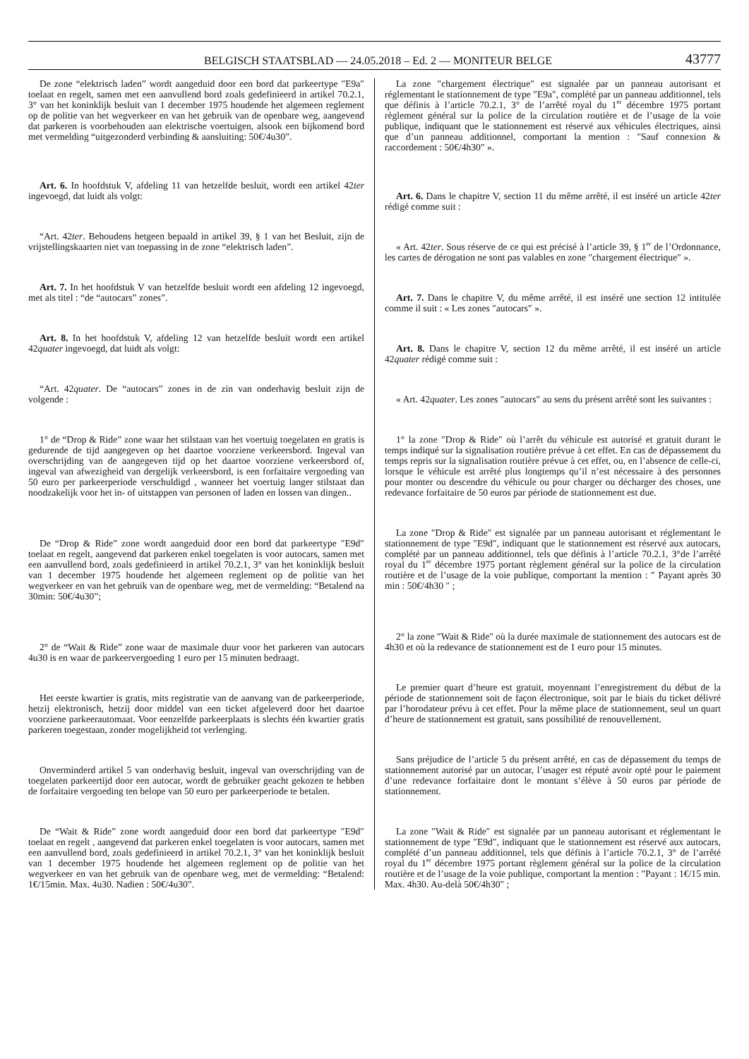BELGISCH STAATSBLAD — 24.05.2018 – Ed. 2 — MONITEUR BELGE 43777
De zone “elektrisch laden” wordt aangeduid door een bord dat parkeertype ″E9a″ toelaat en regelt, samen met een aanvullend bord zoals gedefinieerd in artikel 70.2.1, 3° van het koninklijk besluit van 1 december 1975 houdende het algemeen reglement op de politie van het wegverkeer en van het gebruik van de openbare weg, aangevend dat parkeren is voorbehouden aan elektrische voertuigen, alsook een bijkomend bord met vermelding “uitgezonderd verbinding & aansluiting: 50€/4u30”.
Art. 6. In hoofdstuk V, afdeling 11 van hetzelfde besluit, wordt een artikel 42ter ingevoegd, dat luidt als volgt:
“Art. 42ter. Behoudens hetgeen bepaald in artikel 39, § 1 van het Besluit, zijn de vrijstellingskaarten niet van toepassing in de zone “elektrisch laden”.
Art. 7. In het hoofdstuk V van hetzelfde besluit wordt een afdeling 12 ingevoegd, met als titel : “de “autocars” zones”.
Art. 8. In het hoofdstuk V, afdeling 12 van hetzelfde besluit wordt een artikel 42quater ingevoegd, dat luidt als volgt:
“Art. 42quater. De “autocars” zones in de zin van onderhavig besluit zijn de volgende :
1° de “Drop & Ride” zone waar het stilstaan van het voertuig toegelaten en gratis is gedurende de tijd aangegeven op het daartoe voorziene verkeersbord. Ingeval van overschrijding van de aangegeven tijd op het daartoe voorziene verkeersbord of, ingeval van afwezigheid van dergelijk verkeersbord, is een forfaitaire vergoeding van 50 euro per parkeerperiode verschuldigd , wanneer het voertuig langer stilstaat dan noodzakelijk voor het in- of uitstappen van personen of laden en lossen van dingen..
De “Drop & Ride” zone wordt aangeduid door een bord dat parkeertype ″E9d″ toelaat en regelt, aangevend dat parkeren enkel toegelaten is voor autocars, samen met een aanvullend bord, zoals gedefinieerd in artikel 70.2.1, 3° van het koninklijk besluit van 1 december 1975 houdende het algemeen reglement op de politie van het wegverkeer en van het gebruik van de openbare weg, met de vermelding: “Betalend na 30min: 50€/4u30”;
2° de “Wait & Ride” zone waar de maximale duur voor het parkeren van autocars 4u30 is en waar de parkeervergoeding 1 euro per 15 minuten bedraagt.
Het eerste kwartier is gratis, mits registratie van de aanvang van de parkeerperiode, hetzij elektronisch, hetzij door middel van een ticket afgeleverd door het daartoe voorziene parkeerautomaat. Voor eenzelfde parkeerplaats is slechts één kwartier gratis parkeren toegestaan, zonder mogelijkheid tot verlenging.
Onverminderd artikel 5 van onderhavig besluit, ingeval van overschrijding van de toegelaten parkeertijd door een autocar, wordt de gebruiker geacht gekozen te hebben de forfaitaire vergoeding ten belope van 50 euro per parkeerperiode te betalen.
De “Wait & Ride” zone wordt aangeduid door een bord dat parkeertype ″E9d″ toelaat en regelt , aangevend dat parkeren enkel toegelaten is voor autocars, samen met een aanvullend bord, zoals gedefinieerd in artikel 70.2.1, 3° van het koninklijk besluit van 1 december 1975 houdende het algemeen reglement op de politie van het wegverkeer en van het gebruik van de openbare weg, met de vermelding: “Betalend: 1€/15min. Max. 4u30. Nadien : 50€/4u30”.
La zone ″chargement électrique″ est signalée par un panneau autorisant et réglementant le stationnement de type ″E9a″, complété par un panneau additionnel, tels que définis à l’article 70.2.1, 3° de l’arrêté royal du 1<sup>er</sup> décembre 1975 portant règlement général sur la police de la circulation routière et de l’usage de la voie publique, indiquant que le stationnement est réservé aux véhicules électriques, ainsi que d’un panneau additionnel, comportant la mention : ″Sauf connexion & raccordement : 50€/4h30″ ».
Art. 6. Dans le chapitre V, section 11 du même arrêté, il est inséré un article 42ter rédigé comme suit :
« Art. 42ter. Sous réserve de ce qui est précisé à l’article 39, § 1<sup>er</sup> de l’Ordonnance, les cartes de dérogation ne sont pas valables en zone ″chargement électrique″ ».
Art. 7. Dans le chapitre V, du même arrêté, il est inséré une section 12 intitulée comme il suit : « Les zones ″autocars″ ».
Art. 8. Dans le chapitre V, section 12 du même arrêté, il est inséré un article 42quater rédigé comme suit :
« Art. 42quater. Les zones ″autocars″ au sens du présent arrêté sont les suivantes :
1° la zone ″Drop & Ride″ où l’arrêt du véhicule est autorisé et gratuit durant le temps indiqué sur la signalisation routière prévue à cet effet. En cas de dépassement du temps repris sur la signalisation routière prévue à cet effet, ou, en l’absence de celle-ci, lorsque le véhicule est arrêté plus longtemps qu’il n’est nécessaire à des personnes pour monter ou descendre du véhicule ou pour charger ou décharger des choses, une redevance forfaitaire de 50 euros par période de stationnement est due.
La zone ″Drop & Ride″ est signalée par un panneau autorisant et réglementant le stationnement de type ″E9d″, indiquant que le stationnement est réservé aux autocars, complété par un panneau additionnel, tels que définis à l’article 70.2.1, 3°de l’arrêté royal du 1<sup>er</sup> décembre 1975 portant règlement général sur la police de la circulation routière et de l’usage de la voie publique, comportant la mention : ″ Payant après 30 min : 50€/4h30 ″ ;
2° la zone ″Wait & Ride″ où la durée maximale de stationnement des autocars est de 4h30 et où la redevance de stationnement est de 1 euro pour 15 minutes.
Le premier quart d’heure est gratuit, moyennant l’enregistrement du début de la période de stationnement soit de façon électronique, soit par le biais du ticket délivré par l’horodateur prévu à cet effet. Pour la même place de stationnement, seul un quart d’heure de stationnement est gratuit, sans possibilité de renouvellement.
Sans préjudice de l’article 5 du présent arrêté, en cas de dépassement du temps de stationnement autorisé par un autocar, l’usager est réputé avoir opté pour le paiement d’une redevance forfaitaire dont le montant s’élève à 50 euros par période de stationnement.
La zone ″Wait & Ride″ est signalée par un panneau autorisant et réglementant le stationnement de type ″E9d″, indiquant que le stationnement est réservé aux autocars, complété d’un panneau additionnel, tels que définis à l’article 70.2.1, 3° de l’arrêté royal du 1<sup>er</sup> décembre 1975 portant règlement général sur la police de la circulation routière et de l’usage de la voie publique, comportant la mention : ″Payant : 1€/15 min. Max. 4h30. Au-delà 50€/4h30″ ;